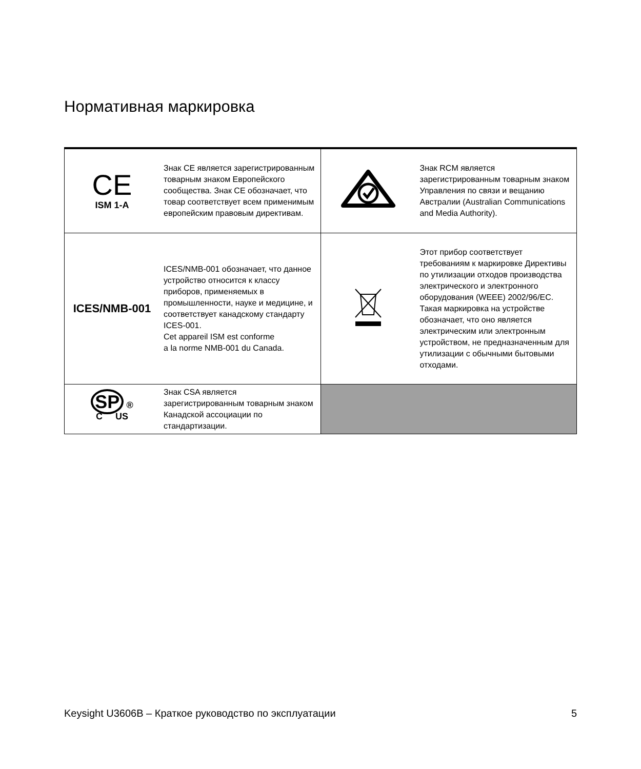Нормативная маркировка
| CE ISM 1-A | Знак CE является зарегистрированным товарным знаком Европейского сообщества. Знак CE обозначает, что товар соответствует всем применимым европейским правовым директивам. | | Знак RCM является зарегистрированным товарным знаком Управления по связи и вещанию Австралии (Australian Communications and Media Authority). |
| ICES/NMB-001 | ICES/NMB-001 обозначает, что данное устройство относится к классу приборов, применяемых в промышленности, науке и медицине, и соответствует канадскому стандарту ICES-001. Cet appareil ISM est conforme a la norme NMB-001 du Canada. | | Этот прибор соответствует требованиям к маркировке Директивы по утилизации отходов производства электрического и электронного оборудования (WEEE) 2002/96/EC. Такая маркировка на устройстве обозначает, что оно является электрическим или электронным устройством, не предназначенным для утилизации с обычными бытовыми отходами. |
| SP ® C US | Знак CSA является зарегистрированным товарным знаком Канадской ассоциации по стандартизации. | | |
Keysight U3606B – Краткое руководство по эксплуатации 5